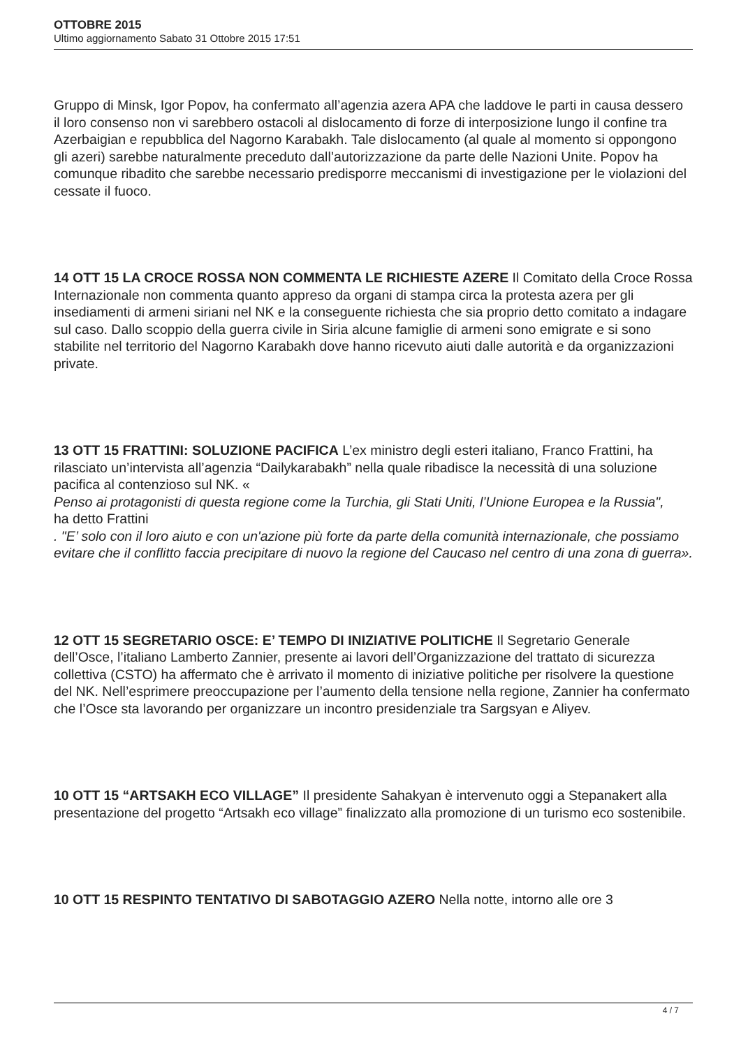OTTOBRE 2015
Ultimo aggiornamento Sabato 31 Ottobre 2015 17:51
Gruppo di Minsk, Igor Popov, ha confermato all’agenzia azera APA che laddove le parti in causa dessero il loro consenso non vi sarebbero ostacoli al dislocamento di forze di interposizione lungo il confine tra Azerbaigian e repubblica del Nagorno Karabakh. Tale dislocamento (al quale al momento si oppongono gli azeri) sarebbe naturalmente preceduto dall’autorizzazione da parte delle Nazioni Unite. Popov ha comunque ribadito che sarebbe necessario predisporre meccanismi di investigazione per le violazioni del cessate il fuoco.
14 OTT 15 LA CROCE ROSSA NON COMMENTA LE RICHIESTE AZERE Il Comitato della Croce Rossa Internazionale non commenta quanto appreso da organi di stampa circa la protesta azera per gli insediamenti di armeni siriani nel NK e la conseguente richiesta che sia proprio detto comitato a indagare sul caso. Dallo scoppio della guerra civile in Siria alcune famiglie di armeni sono emigrate e si sono stabilite nel territorio del Nagorno Karabakh dove hanno ricevuto aiuti dalle autorità e da organizzazioni private.
13 OTT 15 FRATTINI: SOLUZIONE PACIFICA L’ex ministro degli esteri italiano, Franco Frattini, ha rilasciato un’intervista all’agenzia “Dailykarabakh” nella quale ribadisce la necessità di una soluzione pacifica al contenzioso sul NK. «
Penso ai protagonisti di questa regione come la Turchia, gli Stati Uniti, l’Unione Europea e la Russia",
ha detto Frattini
. "E’ solo con il loro aiuto e con un'azione più forte da parte della comunità internazionale, che possiamo evitare che il conflitto faccia precipitare di nuovo la regione del Caucaso nel centro di una zona di guerra».
12 OTT 15 SEGRETARIO OSCE: E’ TEMPO DI INIZIATIVE POLITICHE Il Segretario Generale dell’Osce, l’italiano Lamberto Zannier, presente ai lavori dell’Organizzazione del trattato di sicurezza collettiva (CSTO) ha affermato che è arrivato il momento di iniziative politiche per risolvere la questione del NK. Nell’esprimere preoccupazione per l’aumento della tensione nella regione, Zannier ha confermato che l’Osce sta lavorando per organizzare un incontro presidenziale tra Sargsyan e Aliyev.
10 OTT 15 “ARTSAKH ECO VILLAGE” Il presidente Sahakyan è intervenuto oggi a Stepanakert alla presentazione del progetto “Artsakh eco village” finalizzato alla promozione di un turismo eco sostenibile.
10 OTT 15 RESPINTO TENTATIVO DI SABOTAGGIO AZERO Nella notte, intorno alle ore 3
4 / 7